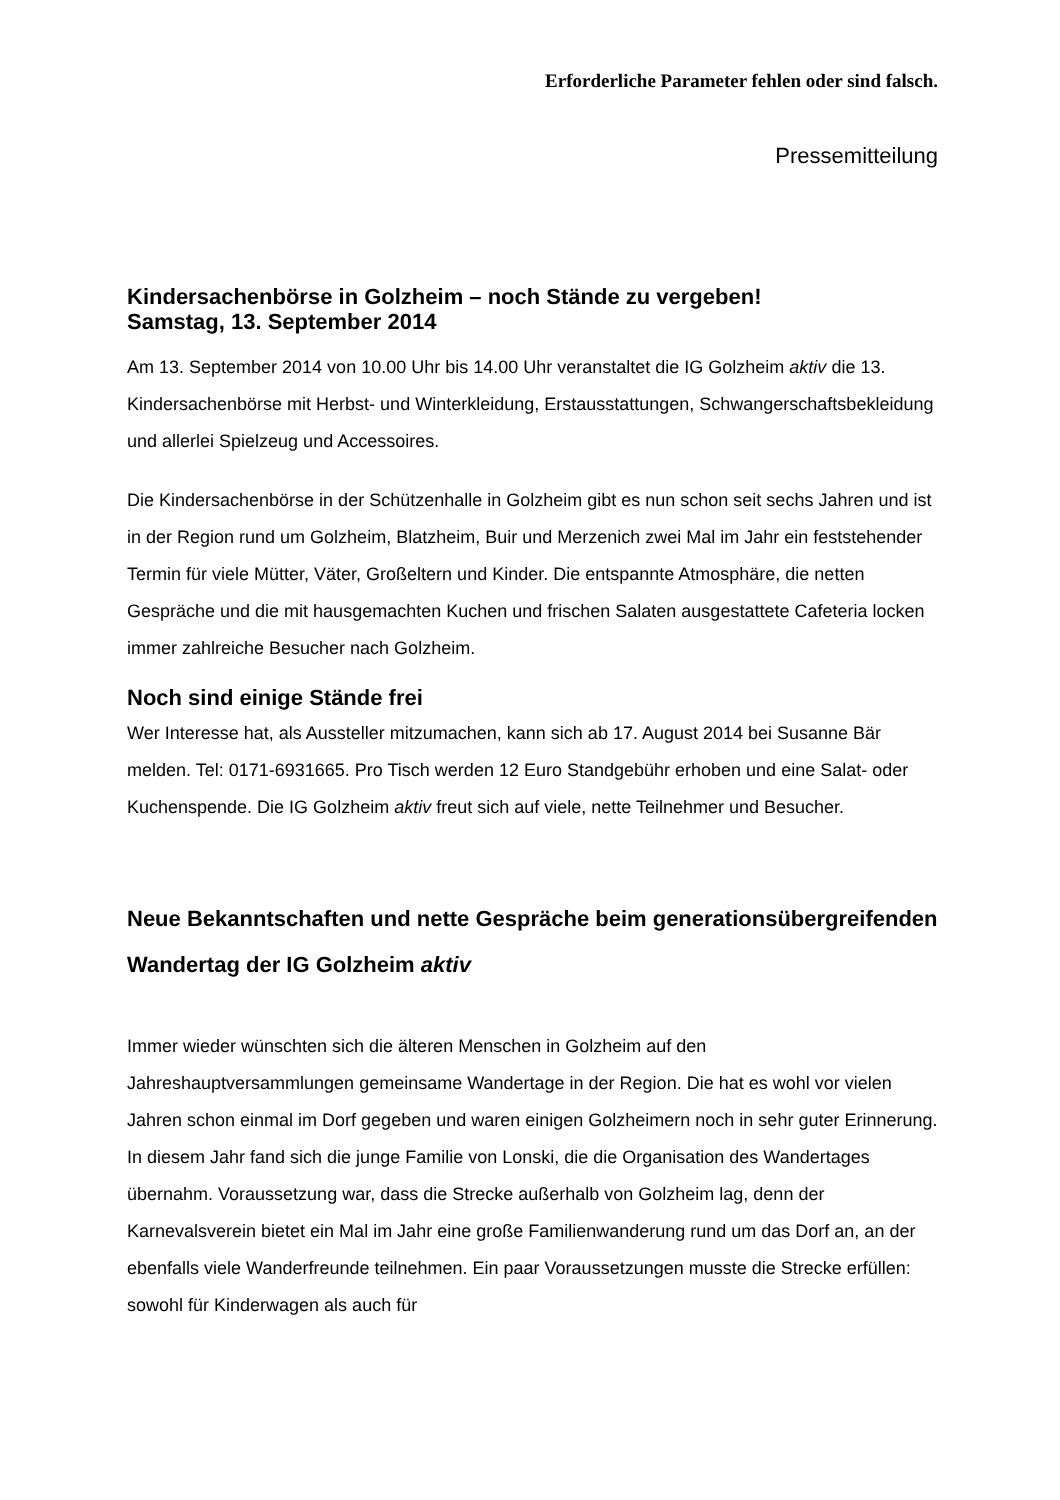Erforderliche Parameter fehlen oder sind falsch.
Pressemitteilung
Kindersachenbörse in Golzheim – noch Stände zu vergeben!
Samstag, 13. September 2014
Am 13. September 2014 von 10.00 Uhr bis 14.00 Uhr veranstaltet die IG Golzheim aktiv die 13. Kindersachenbörse mit Herbst- und Winterkleidung, Erstausstattungen, Schwangerschaftsbekleidung und allerlei Spielzeug und Accessoires.
Die Kindersachenbörse in der Schützenhalle in Golzheim gibt es nun schon seit sechs Jahren und ist in der Region rund um Golzheim, Blatzheim, Buir und Merzenich zwei Mal im Jahr ein feststehender Termin für viele Mütter, Väter, Großeltern und Kinder. Die entspannte Atmosphäre, die netten Gespräche und die mit hausgemachten Kuchen und frischen Salaten ausgestattete Cafeteria locken immer zahlreiche Besucher nach Golzheim.
Noch sind einige Stände frei
Wer Interesse hat, als Aussteller mitzumachen, kann sich ab 17. August 2014 bei Susanne Bär melden. Tel: 0171-6931665. Pro Tisch werden 12 Euro Standgebühr erhoben und eine Salat- oder Kuchenspende. Die IG Golzheim aktiv freut sich auf viele, nette Teilnehmer und Besucher.
Neue Bekanntschaften und nette Gespräche beim generationsübergreifenden Wandertag der IG Golzheim aktiv
Immer wieder wünschten sich die älteren Menschen in Golzheim auf den Jahreshauptversammlungen gemeinsame Wandertage in der Region. Die hat es wohl vor vielen Jahren schon einmal im Dorf gegeben und waren einigen Golzheimern noch in sehr guter Erinnerung. In diesem Jahr fand sich die junge Familie von Lonski, die die Organisation des Wandertages übernahm. Voraussetzung war, dass die Strecke außerhalb von Golzheim lag, denn der Karnevalsverein bietet ein Mal im Jahr eine große Familienwanderung rund um das Dorf an, an der ebenfalls viele Wanderfreunde teilnehmen. Ein paar Voraussetzungen musste die Strecke erfüllen: sowohl für Kinderwagen als auch für